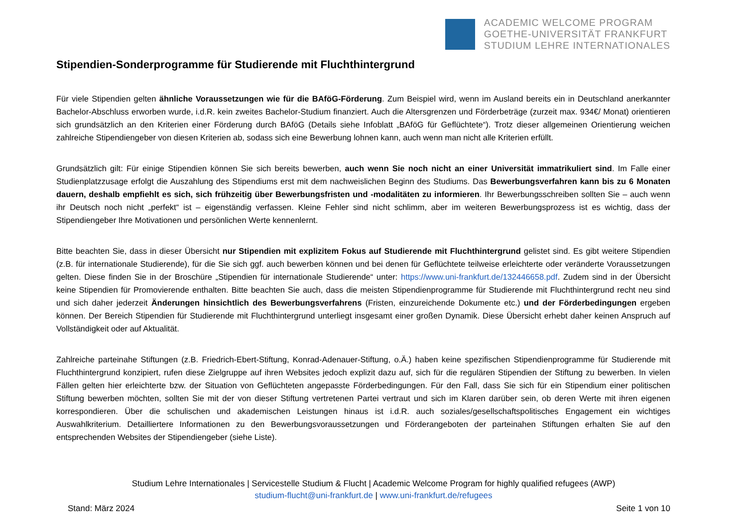ACADEMIC WELCOME PROGRAM
GOETHE-UNIVERSITÄT FRANKFURT
STUDIUM LEHRE INTERNATIONALES
Stipendien-Sonderprogramme für Studierende mit Fluchthintergrund
Für viele Stipendien gelten ähnliche Voraussetzungen wie für die BAföG-Förderung. Zum Beispiel wird, wenn im Ausland bereits ein in Deutschland anerkannter Bachelor-Abschluss erworben wurde, i.d.R. kein zweites Bachelor-Studium finanziert. Auch die Altersgrenzen und Förderbeträge (zurzeit max. 934€/ Monat) orientieren sich grundsätzlich an den Kriterien einer Förderung durch BAföG (Details siehe Infoblatt „BAföG für Geflüchtete“). Trotz dieser allgemeinen Orientierung weichen zahlreiche Stipendiengeber von diesen Kriterien ab, sodass sich eine Bewerbung lohnen kann, auch wenn man nicht alle Kriterien erfüllt.
Grundsätzlich gilt: Für einige Stipendien können Sie sich bereits bewerben, auch wenn Sie noch nicht an einer Universität immatrikuliert sind. Im Falle einer Studienplatzzusage erfolgt die Auszahlung des Stipendiums erst mit dem nachweislichen Beginn des Studiums. Das Bewerbungsverfahren kann bis zu 6 Monaten dauern, deshalb empfiehlt es sich, sich frühzeitig über Bewerbungsfristen und -modalitäten zu informieren. Ihr Bewerbungsschreiben sollten Sie – auch wenn ihr Deutsch noch nicht „perfekt“ ist – eigenständig verfassen. Kleine Fehler sind nicht schlimm, aber im weiteren Bewerbungsprozess ist es wichtig, dass der Stipendiengeber Ihre Motivationen und persönlichen Werte kennenlernt.
Bitte beachten Sie, dass in dieser Übersicht nur Stipendien mit explizitem Fokus auf Studierende mit Fluchthintergrund gelistet sind. Es gibt weitere Stipendien (z.B. für internationale Studierende), für die Sie sich ggf. auch bewerben können und bei denen für Geflüchtete teilweise erleichterte oder veränderte Voraussetzungen gelten. Diese finden Sie in der Broschüre „Stipendien für internationale Studierende“ unter: https://www.uni-frankfurt.de/132446658.pdf. Zudem sind in der Übersicht keine Stipendien für Promovierende enthalten. Bitte beachten Sie auch, dass die meisten Stipendienprogramme für Studierende mit Fluchthintergrund recht neu sind und sich daher jederzeit Änderungen hinsichtlich des Bewerbungsverfahrens (Fristen, einzureichende Dokumente etc.) und der Förderbedingungen ergeben können. Der Bereich Stipendien für Studierende mit Fluchthintergrund unterliegt insgesamt einer großen Dynamik. Diese Übersicht erhebt daher keinen Anspruch auf Vollständigkeit oder auf Aktualität.
Zahlreiche parteinahe Stiftungen (z.B. Friedrich-Ebert-Stiftung, Konrad-Adenauer-Stiftung, o.Ä.) haben keine spezifischen Stipendienprogramme für Studierende mit Fluchthintergrund konzipiert, rufen diese Zielgruppe auf ihren Websites jedoch explizit dazu auf, sich für die regulären Stipendien der Stiftung zu bewerben. In vielen Fällen gelten hier erleichterte bzw. der Situation von Geflüchteten angepasste Förderbedingungen. Für den Fall, dass Sie sich für ein Stipendium einer politischen Stiftung bewerben möchten, sollten Sie mit der von dieser Stiftung vertretenen Partei vertraut und sich im Klaren darüber sein, ob deren Werte mit ihren eigenen korrespondieren. Über die schulischen und akademischen Leistungen hinaus ist i.d.R. auch soziales/gesellschaftspolitisches Engagement ein wichtiges Auswahlkriterium. Detailliertere Informationen zu den Bewerbungsvoraussetzungen und Förderangeboten der parteinahen Stiftungen erhalten Sie auf den entsprechenden Websites der Stipendiengeber (siehe Liste).
Studium Lehre Internationales | Servicestelle Studium & Flucht | Academic Welcome Program for highly qualified refugees (AWP)
studium-flucht@uni-frankfurt.de | www.uni-frankfurt.de/refugees
Stand: März 2024 Seite 1 von 10